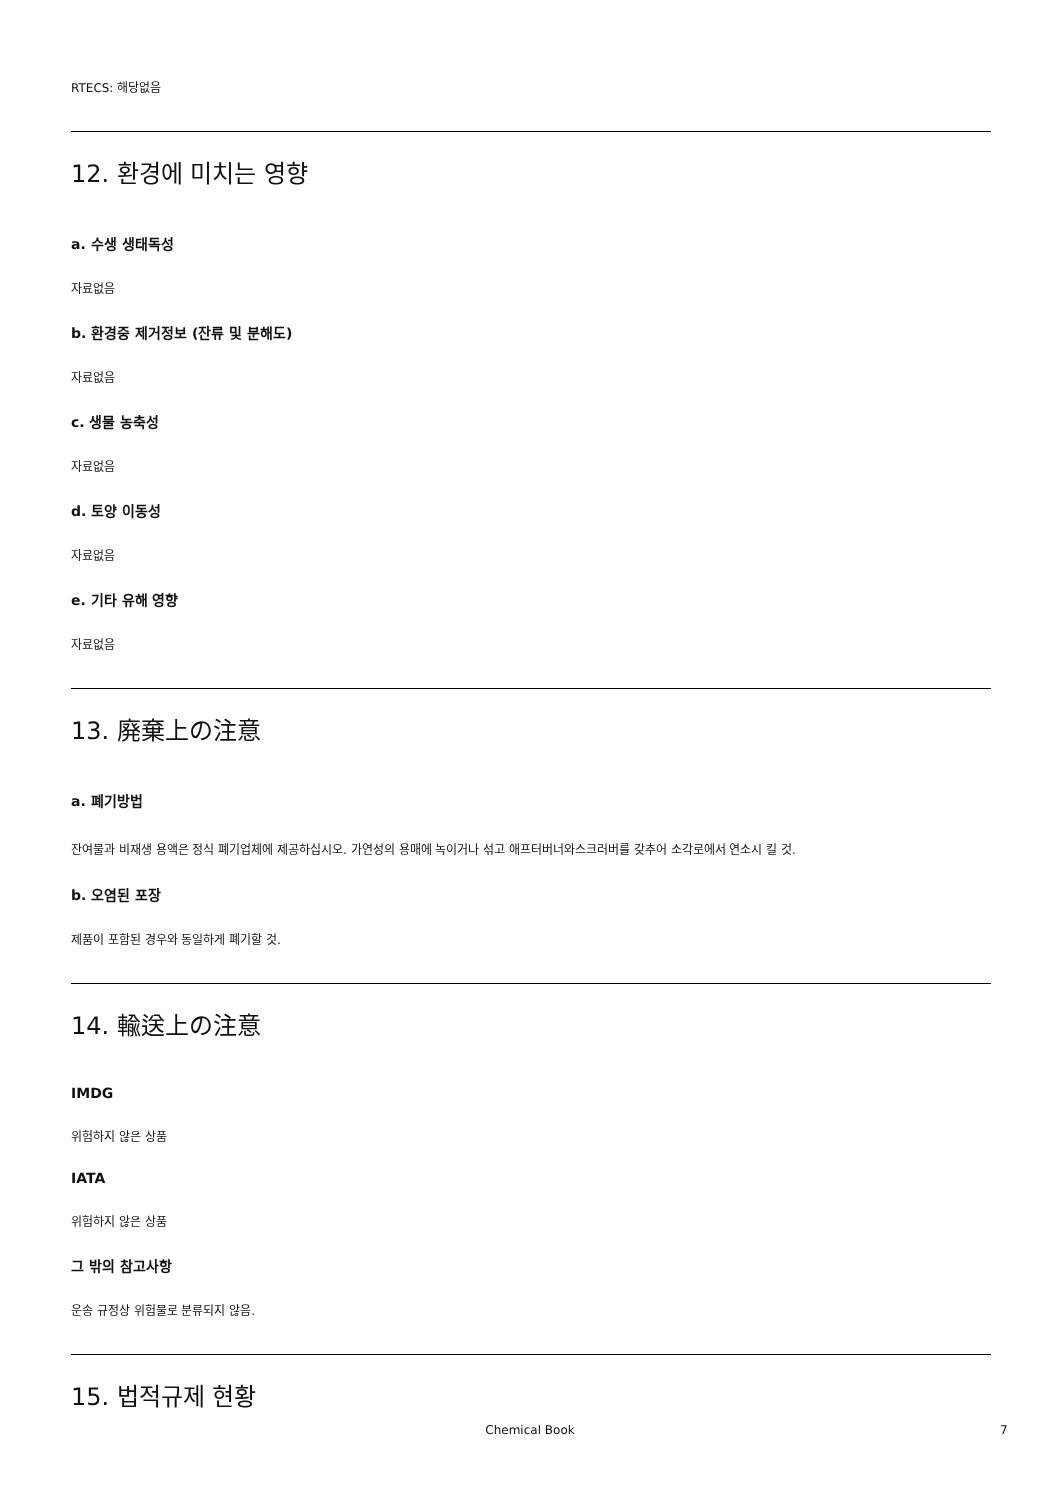RTECS: 해당없음
12. 환경에 미치는 영향
a. 수생 생태독성
자료없음
b. 환경중 제거정보 (잔류 및 분해도)
자료없음
c. 생물 농축성
자료없음
d. 토양 이동성
자료없음
e. 기타 유해 영향
자료없음
13. 廃棄上の注意
a. 폐기방법
잔여물과 비재생 용액은 정식 폐기업체에 제공하십시오. 가연성의 용매에 녹이거나 섞고 애프터버너와스크러버를 갖추어 소각로에서 연소시 킬 것.
b. 오염된 포장
제품이 포함된 경우와 동일하게 폐기할 것.
14. 輸送上の注意
IMDG
위험하지 않은 상품
IATA
위험하지 않은 상품
그 밖의 참고사항
운송 규정상 위험물로 분류되지 않음.
15. 법적규제 현황
Chemical Book 7